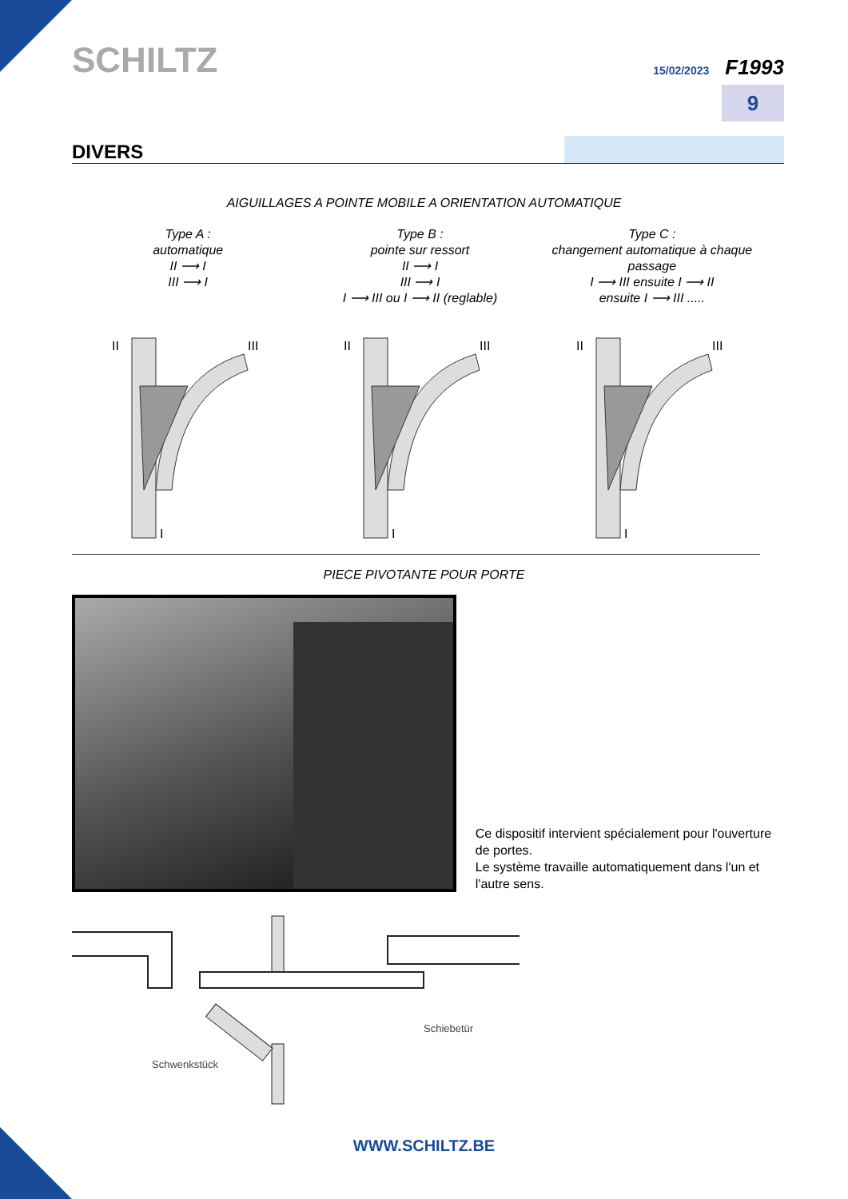SCHILTZ
15/02/2023 F1993
9
DIVERS
AIGUILLAGES A POINTE MOBILE A ORIENTATION AUTOMATIQUE
Type A :
automatique
II ⟶ I
III ⟶ I
Type B :
pointe sur ressort
II ⟶ I
III ⟶ I
I ⟶ III ou I ⟶ II (reglable)
Type C :
changement automatique à chaque passage
I ⟶ III ensuite I ⟶ II
ensuite I ⟶ III .....
II
III
I
II
III
I
II
III
I
PIECE PIVOTANTE POUR PORTE
Ce dispositif intervient spécialement pour l'ouverture de portes.
Le système travaille automatiquement dans l'un et l'autre sens.
Schwenkstück
Schiebetür
WWW.SCHILTZ.BE